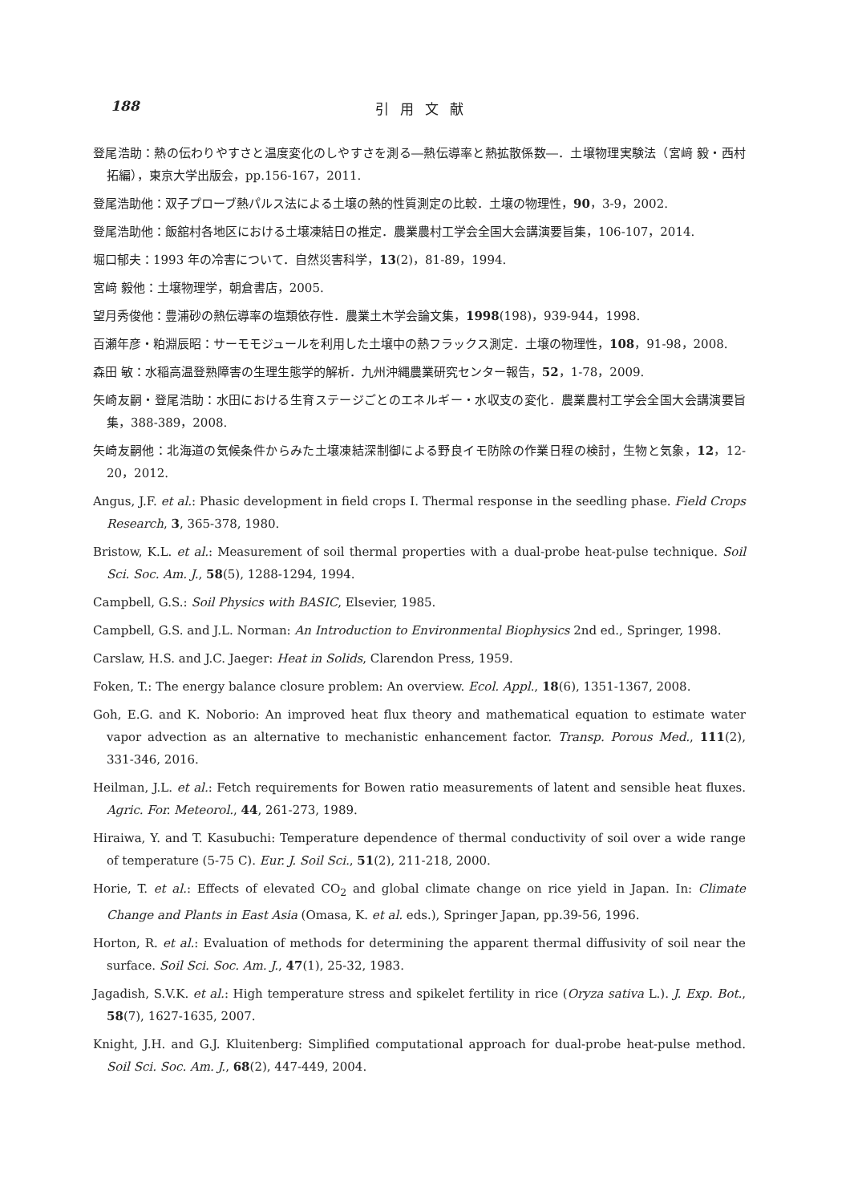188 引用文献
登尾浩助：熱の伝わりやすさと温度変化のしやすさを測る―熱伝導率と熱拡散係数―．土壌物理実験法（宮﨑 毅・西村 拓編），東京大学出版会，pp.156-167，2011.
登尾浩助他：双子プローブ熱パルス法による土壌の熱的性質測定の比較．土壌の物理性，90，3-9，2002.
登尾浩助他：飯舘村各地区における土壌凍結日の推定．農業農村工学会全国大会講演要旨集，106-107，2014.
堀口郁夫：1993 年の冷害について．自然災害科学，13(2)，81-89，1994.
宮﨑 毅他：土壌物理学，朝倉書店，2005.
望月秀俊他：豊浦砂の熱伝導率の塩類依存性．農業土木学会論文集，1998(198)，939-944，1998.
百瀬年彦・粕淵辰昭：サーモモジュールを利用した土壌中の熱フラックス測定．土壌の物理性，108，91-98，2008.
森田 敏：水稲高温登熟障害の生理生態学的解析．九州沖縄農業研究センター報告，52，1-78，2009.
矢崎友嗣・登尾浩助：水田における生育ステージごとのエネルギー・水収支の変化．農業農村工学会全国大会講演要旨集，388-389，2008.
矢崎友嗣他：北海道の気候条件からみた土壌凍結深制御による野良イモ防除の作業日程の検討，生物と気象，12，12-20，2012.
Angus, J.F. et al.: Phasic development in field crops I. Thermal response in the seedling phase. Field Crops Research, 3, 365-378, 1980.
Bristow, K.L. et al.: Measurement of soil thermal properties with a dual-probe heat-pulse technique. Soil Sci. Soc. Am. J., 58(5), 1288-1294, 1994.
Campbell, G.S.: Soil Physics with BASIC, Elsevier, 1985.
Campbell, G.S. and J.L. Norman: An Introduction to Environmental Biophysics 2nd ed., Springer, 1998.
Carslaw, H.S. and J.C. Jaeger: Heat in Solids, Clarendon Press, 1959.
Foken, T.: The energy balance closure problem: An overview. Ecol. Appl., 18(6), 1351-1367, 2008.
Goh, E.G. and K. Noborio: An improved heat flux theory and mathematical equation to estimate water vapor advection as an alternative to mechanistic enhancement factor. Transp. Porous Med., 111(2), 331-346, 2016.
Heilman, J.L. et al.: Fetch requirements for Bowen ratio measurements of latent and sensible heat fluxes. Agric. For. Meteorol., 44, 261-273, 1989.
Hiraiwa, Y. and T. Kasubuchi: Temperature dependence of thermal conductivity of soil over a wide range of temperature (5-75 C). Eur. J. Soil Sci., 51(2), 211-218, 2000.
Horie, T. et al.: Effects of elevated CO<sub>2</sub> and global climate change on rice yield in Japan. In: Climate Change and Plants in East Asia (Omasa, K. et al. eds.), Springer Japan, pp.39-56, 1996.
Horton, R. et al.: Evaluation of methods for determining the apparent thermal diffusivity of soil near the surface. Soil Sci. Soc. Am. J., 47(1), 25-32, 1983.
Jagadish, S.V.K. et al.: High temperature stress and spikelet fertility in rice (Oryza sativa L.). J. Exp. Bot., 58(7), 1627-1635, 2007.
Knight, J.H. and G.J. Kluitenberg: Simplified computational approach for dual-probe heat-pulse method. Soil Sci. Soc. Am. J., 68(2), 447-449, 2004.